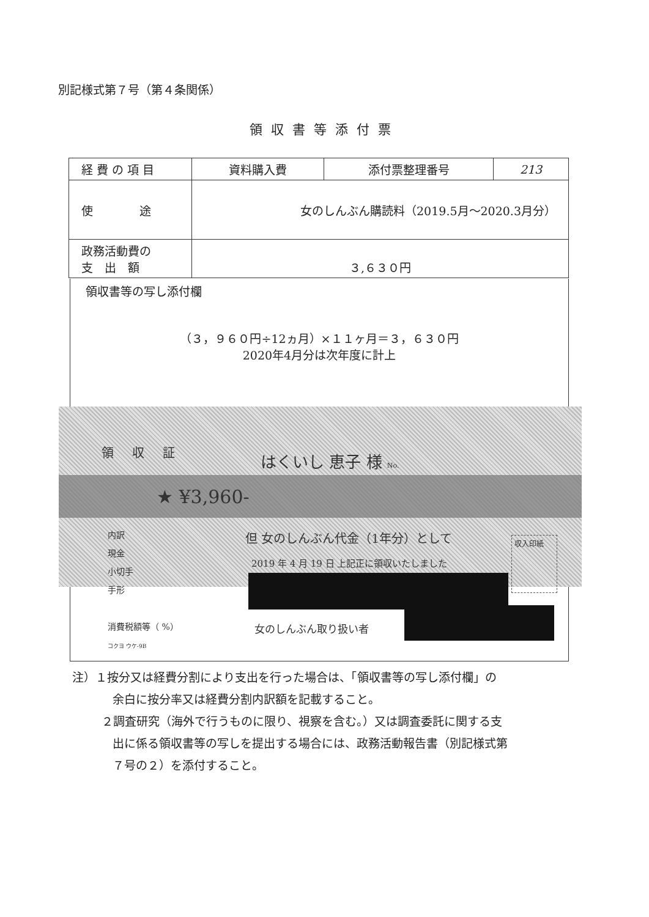別記様式第７号（第４条関係）
領収書等添付票
| 経 費 の 項 目 | 資料購入費 | 添付票整理番号 | 213 |
| 使 途 | 女のしんぶん購読料（2019.5月～2020.3月分） | | |
| 政務活動費の 支 出 額 | ３,６３０円 | | |
領収書等の写し添付欄
（３，９６０円÷12ヵ月）×１１ヶ月＝３，６３０円
2020年4月分は次年度に計上
領収証 はくいし 恵子 様 No.
★ ¥3,960-
内訳
現金
小切手
手形
消費税額等（ %）
コクヨ ウケ-9B
但 女のしんぶん代金（1年分）として
2019 年 4 月 19 日 上記正に領収いたしました
収入印紙
女のしんぶん取り扱い者
注）１按分又は経費分割により支出を行った場合は、「領収書等の写し添付欄」の
余白に按分率又は経費分割内訳額を記載すること。
２調査研究（海外で行うものに限り、視察を含む。）又は調査委託に関する支
出に係る領収書等の写しを提出する場合には、政務活動報告書（別記様式第
７号の２）を添付すること。